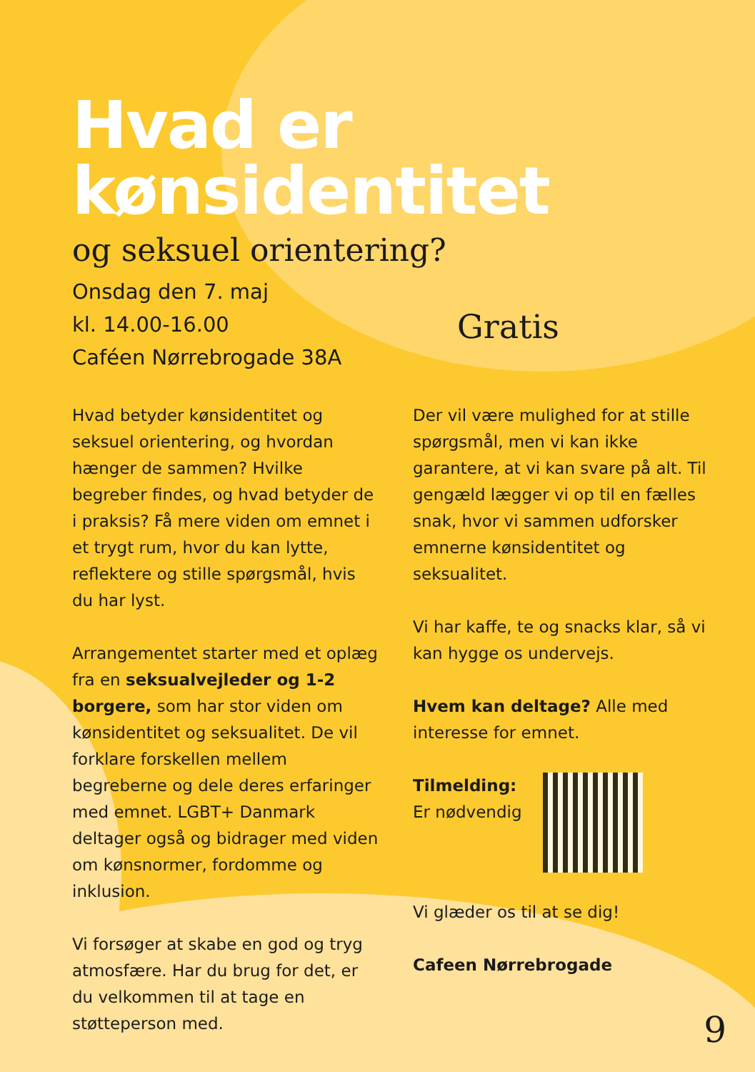Hvad er
kønsidentitet
og seksuel orientering?
Onsdag den 7. maj
kl. 14.00-16.00
Caféen Nørrebrogade 38A
Gratis
Hvad betyder kønsidentitet og seksuel orientering, og hvordan hænger de sammen? Hvilke begreber findes, og hvad betyder de i praksis? Få mere viden om emnet i et trygt rum, hvor du kan lytte, reflektere og stille spørgsmål, hvis du har lyst.
Arrangementet starter med et oplæg fra en seksualvejleder og 1-2 borgere, som har stor viden om kønsidentitet og seksualitet. De vil forklare forskellen mellem begreberne og dele deres erfaringer med emnet. LGBT+ Danmark deltager også og bidrager med viden om kønsnormer, fordomme og inklusion.
Vi forsøger at skabe en god og tryg atmosfære. Har du brug for det, er du velkommen til at tage en støtteperson med.
Der vil være mulighed for at stille spørgsmål, men vi kan ikke garantere, at vi kan svare på alt. Til gengæld lægger vi op til en fælles snak, hvor vi sammen udforsker emnerne kønsidentitet og seksualitet.
Vi har kaffe, te og snacks klar, så vi kan hygge os undervejs.
Hvem kan deltage? Alle med interesse for emnet.
Tilmelding:
Er nødvendig
Vi glæder os til at se dig!
Cafeen Nørrebrogade
9